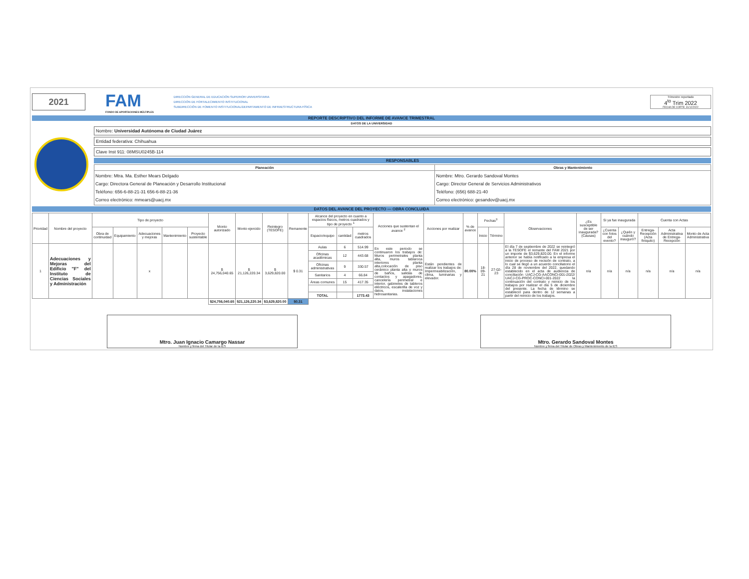2021
FAM
FONDO DE APORTACIONES MÚLTIPLES
DIRECCIÓN GENERAL DE EDUCACIÓN SUPERIOR UNIVERSITARIA
DIRECCIÓN DE FORTALECIMIENTO INSTITUCIONAL
SUBDIRECCIÓN DE FOMENTO INSTITUCIONAL/DEPARTAMENTO DE INFRAESTRUCTURA FÍSICA
Trimestre reportado
4<sup>to</sup> Trim 2022
FECHA DE CORTE: 31/12/2022
REPORTE DESCRIPTIVO DEL INFORME DE AVANCE TRIMESTRAL
DATOS DE LA UNIVERSIDAD
Nombre: Universidad Autónoma de Ciudad Juárez
Entidad federativa: Chihuahua
Clave Inst 911: 08MSU0245B-114
RESPONSABLES
| Planeación | Obras y Mantenimiento |
| --- | --- |
| Nombre: Mtra. Ma. Esther Mears Delgado Cargo: Directora General de Planeación y Desarrollo Institucional Teléfono: 656-6-88-21-31 656-6-88-21-36 Correo electrónico: mmears@uacj.mx | Nombre: Mtro. Gerardo Sandoval Montes Cargo: Director General de Servicios Administrativos Teléfono: (656) 688-21-40 Correo electrónico: gesandov@uacj.mx |
DATOS DEL AVANCE DEL PROYECTO — OBRA CONCLUIDA
| Prioridad | Nombre del proyecto | Tipo de proyecto | | | | | Monto autorizado | Monto ejercido | Reintegro (TESOFE) | Remanente | Alcance del proyecto en cuanto a espacios físicos, metros cuadrados y tipo de proyecto <sup>1</sup> | | | Acciones que sustentan el avance <sup>2</sup> | Acciones por realizar | % de avance | Fechas<sup>3</sup> | | Observaciones | ¿Es susceptible de ser inaugurada? (Causas) | Si ya fue inaugurada | | Cuenta con Actas | | |
| --- | --- | --- | --- | --- | --- | --- | --- | --- | --- | --- | --- | --- | --- | --- | --- | --- | --- | --- | --- | --- | --- | --- | --- | --- | --- |
| | | Obra de continuidad | Equipamiento | Adecuaciones y mejoras | Mantenimiento | Proyecto sustentable | | | | | Espacio/equipo | cantidad | metros cuadrados | | | | Inicio | Término | | | ¿Cuenta con fotos del evento? | ¿Quién y cuándo inauguró? | Entrega-Recepción (Acta finiquito) | Acta Administrativa de Entrega-Recepción | Monto de Acta Administrativa |
| 1 | Adecuaciones y Mejoras del Edificio "F" del Instituto de Ciencias Sociales y Administración | | | x | | | $ 24,756,040.65 | $ 21,126,220.34 | $ 3,629,820.00 | $ 0.31 | Aulas | 6 | 514.99 | En este periodo se continuaron los trabajos de: Muros perimetrales planta alta, muros tablaroca interiores planta alta,colocación de piso cerámico planta alta y muros de baños, salidas de contactos y apagadores, cancelería perimetral e interior, gabinetes de tableros eléctricos, escalerilla de voz y datos, instalaciones hidrosanitarias. | Están pendientes de realizar los trabajos de: Impermeabilización, clima, luminarias y elevador. | 80.00% | 18-09-21 | 27-02-23 | El día 7 de septiembre de 2022 se reintegró a la TESOFE el remante del FAM 2021 por un importe de $3,629,820.00. En el informe anterior se había notificado a la empresa el inicio de proceso de recisión de contrato, a lo cual se llegó a un acuerdo conciliatorio el día 28 de noviembre del 2022, quedando establecido en el acta de audiencia de conciliación UACJ-CG-AACONCI-001-2022/ UACJ-CG-PROC-CONCI-001-2022 la continuación del contrato y reinicio de los trabajos por realizar el día 5 de diciembre del presente. La fecha de término se estableció para dentro de 12 semanas a partir del reinicio de los trabajos. | n/a | n/a | n/a | n/a | n/a | n/a |
| | | | | | | | | | | | Oficinas académicas | 12 | 443.68 | | | | | | | | | | | | |
| | | | | | | | | | | | Oficinas administrativas | 9 | 330.57 | | | | | | | | | | | | |
| | | | | | | | | | | | Sanitarios | 4 | 66.84 | | | | | | | | | | | | |
| | | | | | | | | | | | Áreas comunes | 15 | 417.35 | | | | | | | | | | | | |
| | | | | | | | | | | | TOTAL | | 1773.43 | | | | | | | | | | | | |
| | | | | | | | $24,756,040.65 | $21,126,220.34 | $3,629,820.00 | $0.31 | | | | | | | | | | | | | | | |
Mtro. Juan Ignacio Camargo Nassar
Nombre y firma del Titular de la IES
Mtro. Gerardo Sandoval Montes
Nombre y firma del Titular de Obras y Mantenimiento de la IES